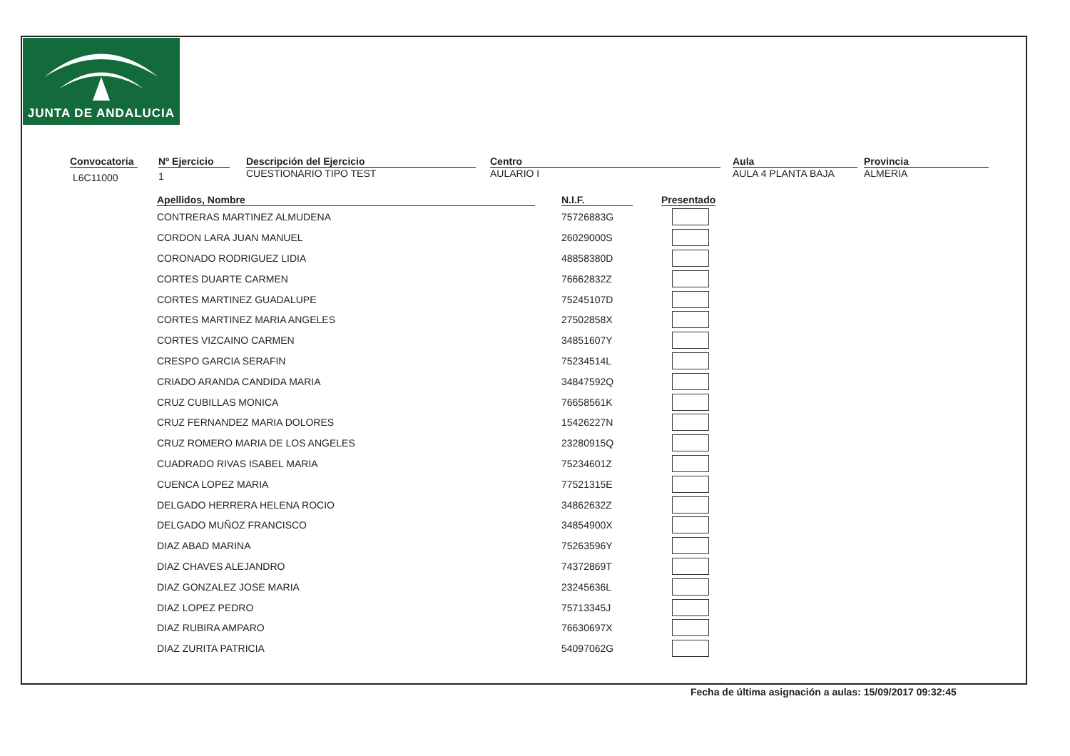JUNTA DE ANDALUCIA
Convocatoria
L6C11000
Nº Ejercicio
1
Descripción del Ejercicio
CUESTIONARIO TIPO TEST
Centro
AULARIO I
Aula
AULA 4 PLANTA BAJA
Provincia
ALMERIA
| Apellidos, Nombre | N.I.F. | Presentado |
| --- | --- | --- |
| CONTRERAS MARTINEZ ALMUDENA | 75726883G | |
| CORDON LARA JUAN MANUEL | 26029000S | |
| CORONADO RODRIGUEZ LIDIA | 48858380D | |
| CORTES DUARTE CARMEN | 76662832Z | |
| CORTES MARTINEZ GUADALUPE | 75245107D | |
| CORTES MARTINEZ MARIA ANGELES | 27502858X | |
| CORTES VIZCAINO CARMEN | 34851607Y | |
| CRESPO GARCIA SERAFIN | 75234514L | |
| CRIADO ARANDA CANDIDA MARIA | 34847592Q | |
| CRUZ CUBILLAS MONICA | 76658561K | |
| CRUZ FERNANDEZ MARIA DOLORES | 15426227N | |
| CRUZ ROMERO MARIA DE LOS ANGELES | 23280915Q | |
| CUADRADO RIVAS ISABEL MARIA | 75234601Z | |
| CUENCA LOPEZ MARIA | 77521315E | |
| DELGADO HERRERA HELENA ROCIO | 34862632Z | |
| DELGADO MUÑOZ FRANCISCO | 34854900X | |
| DIAZ ABAD MARINA | 75263596Y | |
| DIAZ CHAVES ALEJANDRO | 74372869T | |
| DIAZ GONZALEZ JOSE MARIA | 23245636L | |
| DIAZ LOPEZ PEDRO | 75713345J | |
| DIAZ RUBIRA AMPARO | 76630697X | |
| DIAZ ZURITA PATRICIA | 54097062G | |
Fecha de última asignación a aulas: 15/09/2017 09:32:45